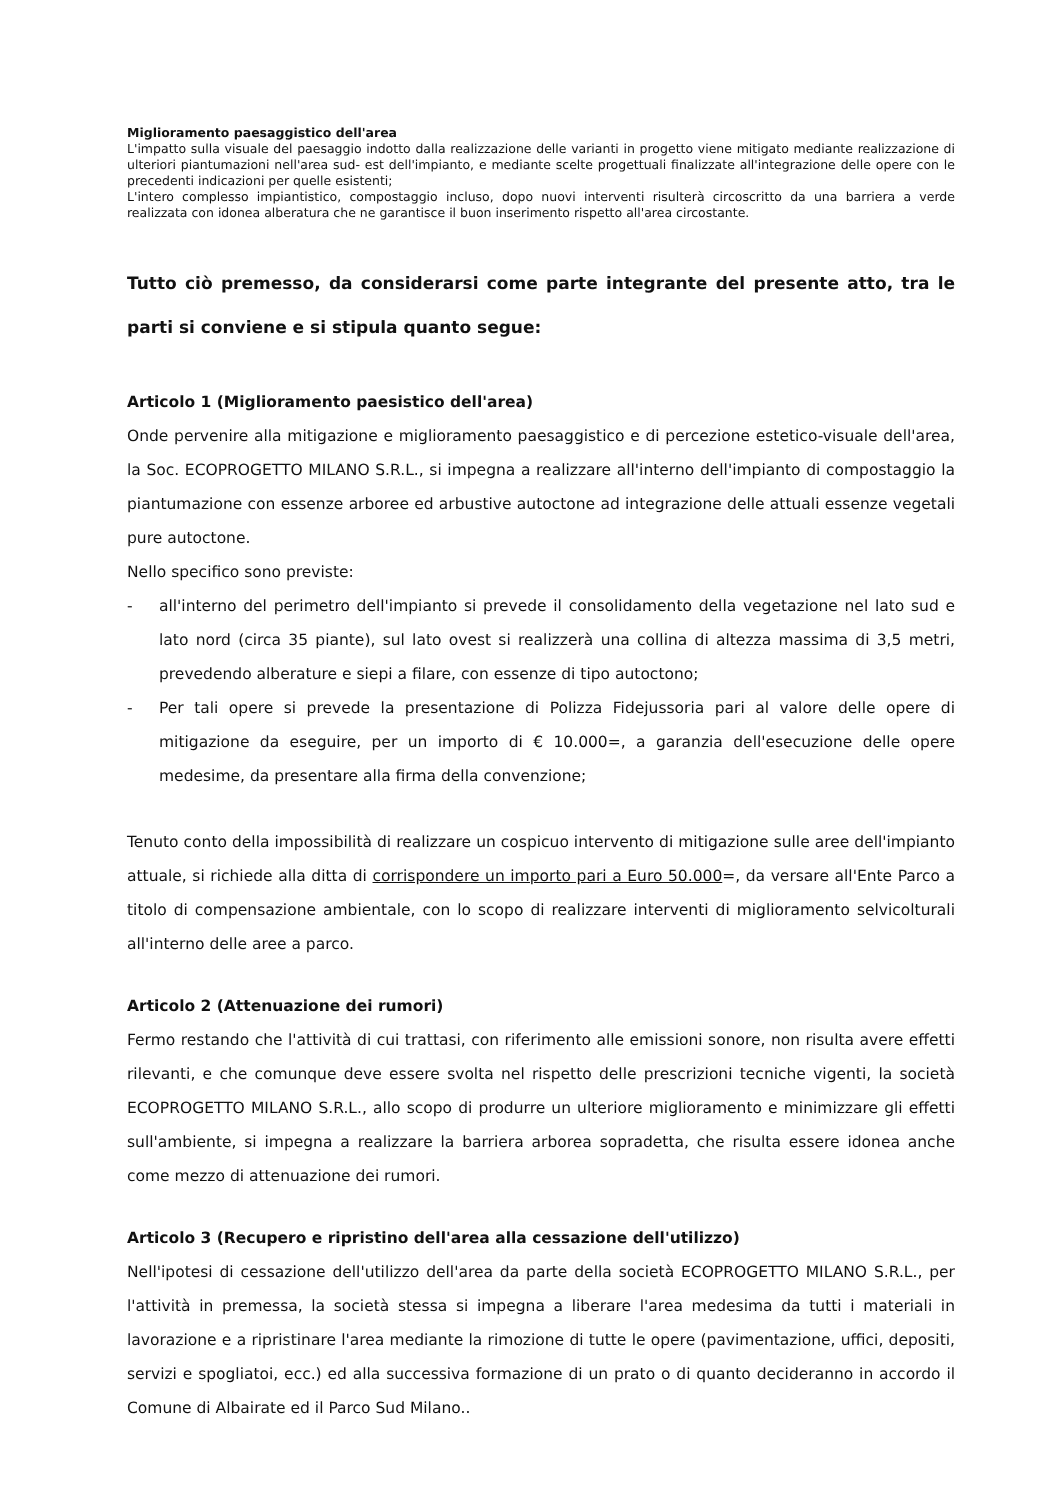Miglioramento paesaggistico dell'area
L'impatto sulla visuale del paesaggio indotto dalla realizzazione delle varianti in progetto viene mitigato mediante realizzazione di ulteriori piantumazioni nell'area sud- est dell'impianto, e mediante scelte progettuali finalizzate all'integrazione delle opere con le precedenti indicazioni per quelle esistenti;
L'intero complesso impiantistico, compostaggio incluso, dopo nuovi interventi risulterà circoscritto da una barriera a verde realizzata con idonea alberatura che ne garantisce il buon inserimento rispetto all'area circostante.
Tutto ciò premesso, da considerarsi come parte integrante del presente atto, tra le parti si conviene e si stipula quanto segue:
Articolo 1 (Miglioramento paesistico dell'area)
Onde pervenire alla mitigazione e miglioramento paesaggistico e di percezione estetico-visuale dell'area, la Soc. ECOPROGETTO MILANO S.R.L., si impegna a realizzare all'interno dell'impianto di compostaggio la piantumazione con essenze arboree ed arbustive autoctone ad integrazione delle attuali essenze vegetali pure autoctone.
Nello specifico sono previste:
- all'interno del perimetro dell'impianto si prevede il consolidamento della vegetazione nel lato sud e lato nord (circa 35 piante), sul lato ovest si realizzerà una collina di altezza massima di 3,5 metri, prevedendo alberature e siepi a filare, con essenze di tipo autoctono;
- Per tali opere si prevede la presentazione di Polizza Fidejussoria pari al valore delle opere di mitigazione da eseguire, per un importo di € 10.000=, a garanzia dell'esecuzione delle opere medesime, da presentare alla firma della convenzione;
Tenuto conto della impossibilità di realizzare un cospicuo intervento di mitigazione sulle aree dell'impianto attuale, si richiede alla ditta di corrispondere un importo pari a Euro 50.000=, da versare all'Ente Parco a titolo di compensazione ambientale, con lo scopo di realizzare interventi di miglioramento selvicolturali all'interno delle aree a parco.
Articolo 2 (Attenuazione dei rumori)
Fermo restando che l'attività di cui trattasi, con riferimento alle emissioni sonore, non risulta avere effetti rilevanti, e che comunque deve essere svolta nel rispetto delle prescrizioni tecniche vigenti, la società ECOPROGETTO MILANO S.R.L., allo scopo di produrre un ulteriore miglioramento e minimizzare gli effetti sull'ambiente, si impegna a realizzare la barriera arborea sopradetta, che risulta essere idonea anche come mezzo di attenuazione dei rumori.
Articolo 3 (Recupero e ripristino dell'area alla cessazione dell'utilizzo)
Nell'ipotesi di cessazione dell'utilizzo dell'area da parte della società ECOPROGETTO MILANO S.R.L., per l'attività in premessa, la società stessa si impegna a liberare l'area medesima da tutti i materiali in lavorazione e a ripristinare l'area mediante la rimozione di tutte le opere (pavimentazione, uffici, depositi, servizi e spogliatoi, ecc.) ed alla successiva formazione di un prato o di quanto decideranno in accordo il Comune di Albairate ed il Parco Sud Milano..